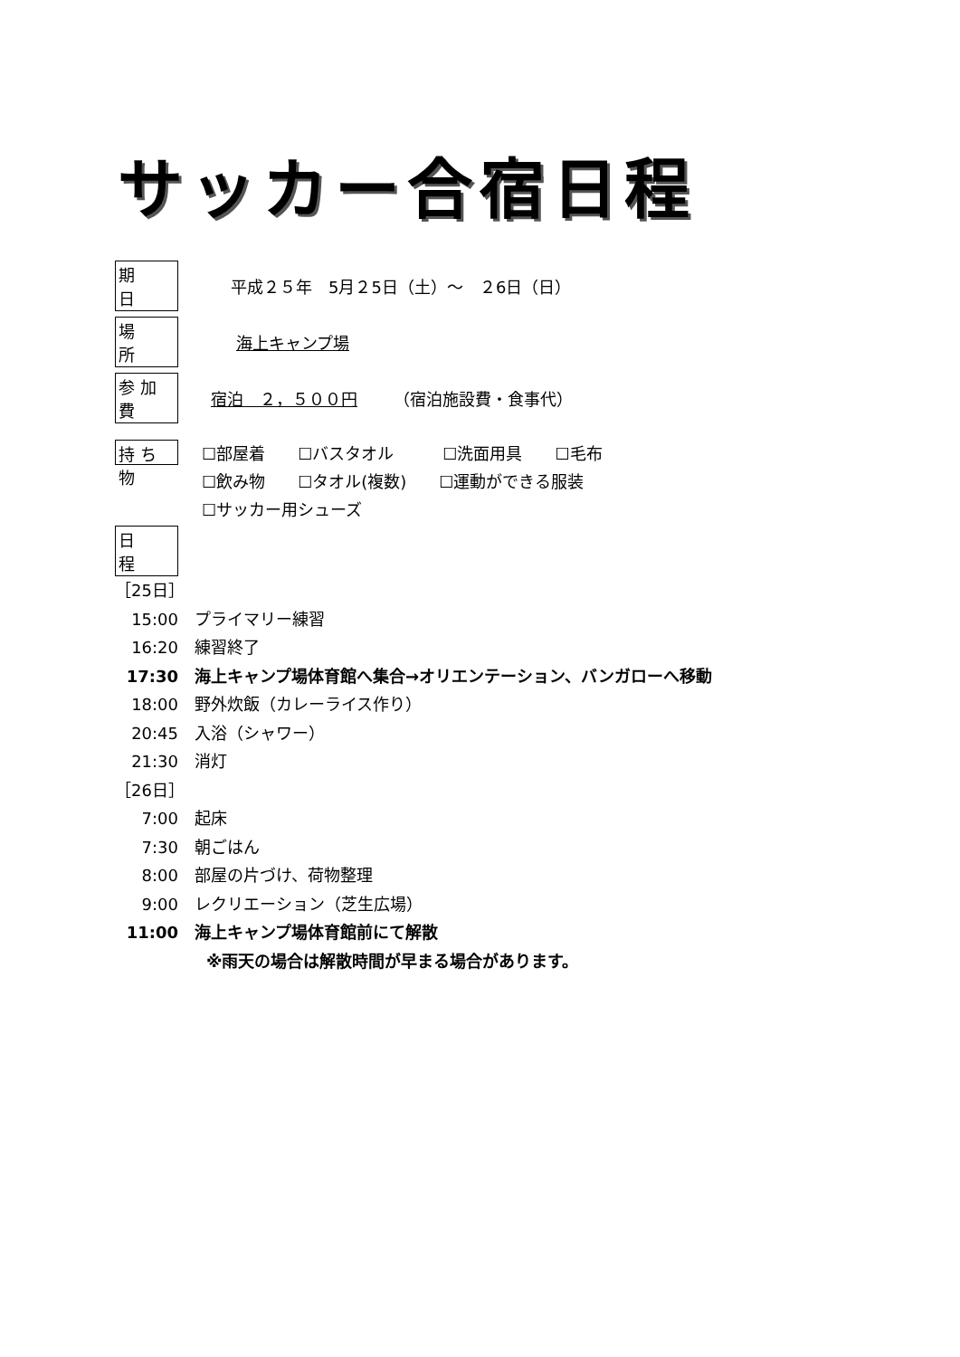サッカー合宿日程
期　日 平成２５年　5月２5日（土）～　２6日（日）
場　所 海上キャンプ場
参加費 宿泊　２，５００円 （宿泊施設費・食事代）
持ち物
☐部屋着　　☐バスタオル　　　☐洗面用具　　☐毛布
☐飲み物　　☐タオル(複数)　　☐運動ができる服装
☐サッカー用シューズ
日　程
［25日］
15:00 プライマリー練習
16:20 練習終了
17:30 海上キャンプ場体育館へ集合→オリエンテーション、バンガローへ移動
18:00 野外炊飯（カレーライス作り）
20:45 入浴（シャワー）
21:30 消灯
［26日］
7:00 起床
7:30 朝ごはん
8:00 部屋の片づけ、荷物整理
9:00 レクリエーション（芝生広場）
11:00 海上キャンプ場体育館前にて解散
※雨天の場合は解散時間が早まる場合があります。